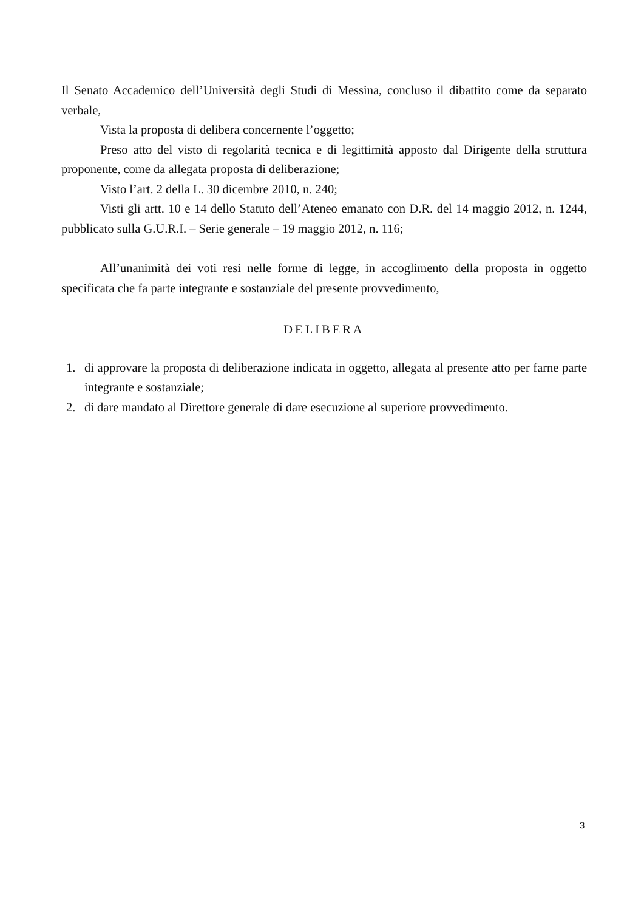Il Senato Accademico dell’Università degli Studi di Messina, concluso il dibattito come da separato verbale,
Vista la proposta di delibera concernente l’oggetto;
Preso atto del visto di regolarità tecnica e di legittimità apposto dal Dirigente della struttura proponente, come da allegata proposta di deliberazione;
Visto l’art. 2 della L. 30 dicembre 2010, n. 240;
Visti gli artt. 10 e 14 dello Statuto dell’Ateneo emanato con D.R. del 14 maggio 2012, n. 1244, pubblicato sulla G.U.R.I. – Serie generale – 19 maggio 2012, n. 116;
All’unanimità dei voti resi nelle forme di legge, in accoglimento della proposta in oggetto specificata che fa parte integrante e sostanziale del presente provvedimento,
DELIBERA
1. di approvare la proposta di deliberazione indicata in oggetto, allegata al presente atto per farne parte integrante e sostanziale;
2. di dare mandato al Direttore generale di dare esecuzione al superiore provvedimento.
3